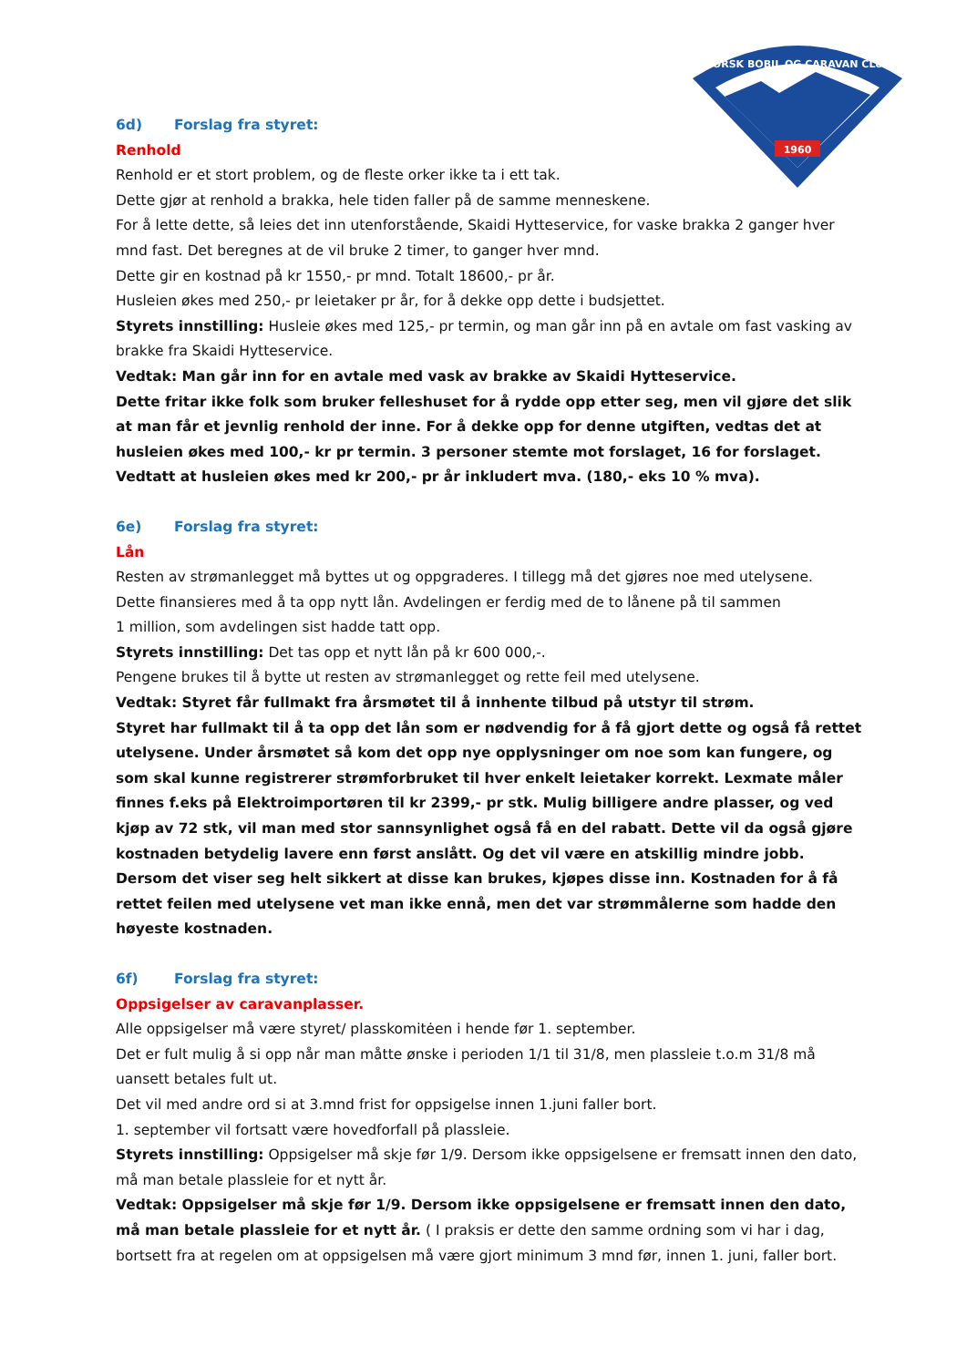1960
NORSK BOBIL OG CARAVAN CLUB
6d) Forslag fra styret:
Renhold
Renhold er et stort problem, og de fleste orker ikke ta i ett tak.
Dette gjør at renhold a brakka, hele tiden faller på de samme menneskene.
For å lette dette, så leies det inn utenforstående, Skaidi Hytteservice, for vaske brakka 2 ganger hver mnd fast. Det beregnes at de vil bruke 2 timer, to ganger hver mnd.
Dette gir en kostnad på kr 1550,- pr mnd. Totalt 18600,- pr år.
Husleien økes med 250,- pr leietaker pr år, for å dekke opp dette i budsjettet.
Styrets innstilling: Husleie økes med 125,- pr termin, og man går inn på en avtale om fast vasking av brakke fra Skaidi Hytteservice.
Vedtak: Man går inn for en avtale med vask av brakke av Skaidi Hytteservice.
Dette fritar ikke folk som bruker felleshuset for å rydde opp etter seg, men vil gjøre det slik at man får et jevnlig renhold der inne. For å dekke opp for denne utgiften, vedtas det at husleien økes med 100,- kr pr termin. 3 personer stemte mot forslaget, 16 for forslaget.
Vedtatt at husleien økes med kr 200,- pr år inkludert mva. (180,- eks 10 % mva).
6e) Forslag fra styret:
Lån
Resten av strømanlegget må byttes ut og oppgraderes. I tillegg må det gjøres noe med utelysene.
Dette finansieres med å ta opp nytt lån. Avdelingen er ferdig med de to lånene på til sammen
1 million, som avdelingen sist hadde tatt opp.
Styrets innstilling: Det tas opp et nytt lån på kr 600 000,-.
Pengene brukes til å bytte ut resten av strømanlegget og rette feil med utelysene.
Vedtak: Styret får fullmakt fra årsmøtet til å innhente tilbud på utstyr til strøm.
Styret har fullmakt til å ta opp det lån som er nødvendig for å få gjort dette og også få rettet utelysene. Under årsmøtet så kom det opp nye opplysninger om noe som kan fungere, og som skal kunne registrerer strømforbruket til hver enkelt leietaker korrekt. Lexmate måler finnes f.eks på Elektroimportøren til kr 2399,- pr stk. Mulig billigere andre plasser, og ved kjøp av 72 stk, vil man med stor sannsynlighet også få en del rabatt. Dette vil da også gjøre kostnaden betydelig lavere enn først anslått. Og det vil være en atskillig mindre jobb. Dersom det viser seg helt sikkert at disse kan brukes, kjøpes disse inn. Kostnaden for å få rettet feilen med utelysene vet man ikke ennå, men det var strømmålerne som hadde den høyeste kostnaden.
6f) Forslag fra styret:
Oppsigelser av caravanplasser.
Alle oppsigelser må være styret/ plasskomitėen i hende før 1. september.
Det er fult mulig å si opp når man måtte ønske i perioden 1/1 til 31/8, men plassleie t.o.m 31/8 må uansett betales fult ut.
Det vil med andre ord si at 3.mnd frist for oppsigelse innen 1.juni faller bort.
1. september vil fortsatt være hovedforfall på plassleie.
Styrets innstilling: Oppsigelser må skje før 1/9. Dersom ikke oppsigelsene er fremsatt innen den dato, må man betale plassleie for et nytt år.
Vedtak: Oppsigelser må skje før 1/9. Dersom ikke oppsigelsene er fremsatt innen den dato, må man betale plassleie for et nytt år. ( I praksis er dette den samme ordning som vi har i dag, bortsett fra at regelen om at oppsigelsen må være gjort minimum 3 mnd før, innen 1. juni, faller bort.